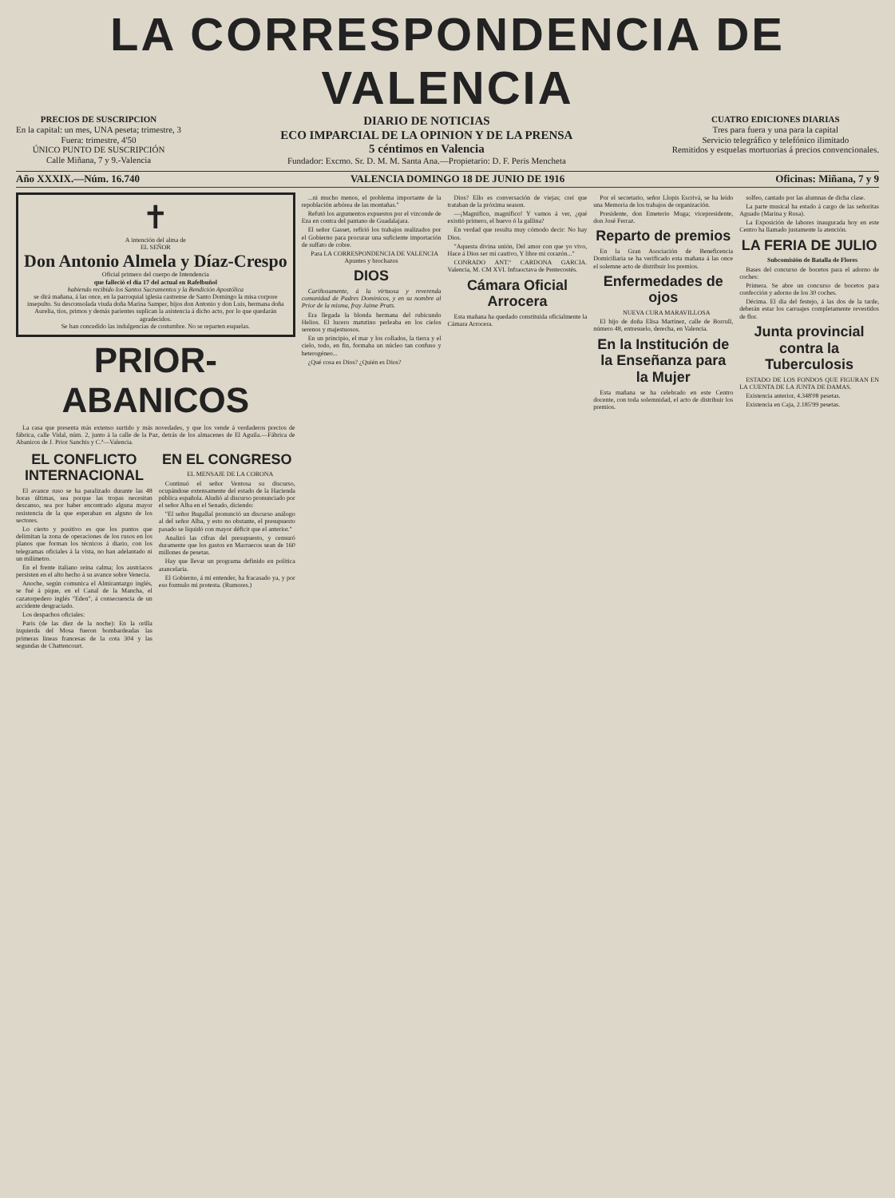LA CORRESPONDENCIA DE VALENCIA
PRECIOS DE SUSCRIPCION
En la capital: un mes, UNA peseta; trimestre, 3
Fuera: trimestre, 4'50
ÚNICO PUNTO DE SUSCRIPCIÓN
Calle Miñana, 7 y 9.-Valencia
DIARIO DE NOTICIAS
ECO IMPARCIAL DE LA OPINION Y DE LA PRENSA
5 céntimos en Valencia
Fundador: Excmo. Sr. D. M. M. Santa Ana.—Propietario: D. F. Peris Mencheta
CUATRO EDICIONES DIARIAS
Tres para fuera y una para la capital
Servicio telegráfico y telefónico ilimitado
Remitidos y esquelas mortuorias á precios convencionales.
Año XXXIX.—Núm. 16.740 VALENCIA DOMINGO 18 DE JUNIO DE 1916 Oficinas: Miñana, 7 y 9
✝
A intención del alma de
EL SEÑOR
Don Antonio Almela y Díaz-Crespo
Oficial primero del cuerpo de Intendencia
que falleció el día 17 del actual en Rafelbuñol
habiendo recibido los Santos Sacramentos y la Bendición Apostólica
se dirá mañana, á las once, en la parroquial iglesia castrense de Santo Domingo la misa corpore insepulto. Su desconsolada viuda doña Marina Samper, hijos don Antonio y don Luis, hermana doña Aurelia, tíos, primos y demás parientes suplican la asistencia á dicho acto, por lo que quedarán agradecidos.
Se han concedido las indulgencias de costumbre. No se reparten esquelas.
PRIOR-ABANICOS
La casa que presenta más extenso surtido y más novedades, y que los vende á verdaderos precios de fábrica, calle Vidal, núm. 2, junto á la calle de la Paz, detrás de los almacenes de El Aguila.—Fábrica de Abanicos de J. Prior Sanchis y C.ª—Valencia.
EL CONFLICTO INTERNACIONAL
El avance ruso se ha paralizado durante las 48 horas últimas, sea porque las tropas necesitan descanso, sea por haber encontrado alguna mayor resistencia de la que esperaban en alguno de los sectores.
Lo cierto y positivo es que los puntos que delimitan la zona de operaciones de los rusos en los planos que forman los técnicos á diario, con los telegramas oficiales á la vista, no han adelantado ni un milímetro.
En el frente italiano reina calma; los austriacos persisten en el alto hecho á su avance sobre Venecia.
Anoche, según comunica el Almirantazgo inglés, se fué á pique, en el Canal de la Mancha, el cazatorpedero inglés "Eden", á consecuencia de un accidente desgraciado.
Los despachos oficiales:
Paris (de las diez de la noche): En la orilla izquierda del Mosa fueron bombardeadas las primeras líneas francesas de la cota 304 y las segundas de Chattencourt.
EN EL CONGRESO
EL MENSAJE DE LA CORONA
Continuó el señor Ventosa su discurso, ocupándose extensamente del estado de la Hacienda pública española. Aludió al discurso pronunciado por el señor Alba en el Senado, diciendo:
"El señor Bugallal pronunció un discurso análogo al del señor Alba, y esto no obstante, el presupuesto pasado se liquidó con mayor déficit que el anterior."
Analizó las cifras del presupuesto, y censuró duramente que los gastos en Marruecos sean de 160 millones de pesetas.
Hay que llevar un programa definido en política arancelaria.
El Gobierno, á mi entender, ha fracasado ya, y por eso formulo mi protesta. (Rumores.)
...ni mucho menos, el problema importante de la repoblación arbórea de las montañas."
Refutó los argumentos expuestos por el vizconde de Eza en contra del pantano de Guadalajara.
El señor Gasset, refirió los trabajos realizados por el Gobierno para procurar una suficiente importación de sulfato de cobre.
Para LA CORRESPONDENCIA DE VALENCIA
Apuntes y brochazos
DIOS
Cariñosamente, á la virtuosa y reverenda comunidad de Padres Dominicos, y en su nombre al Prior de la misma, fray Jaime Prats.
Era llegada la blonda hermana del rubicundo Helios. El lucero matutino perleaba en los cielos serenos y majestuosos.
En un principio, el mar y los collados, la tierra y el cielo, todo, en fin, formaba un núcleo tan confuso y heterogéneo...
¿Qué cosa es Dios? ¿Quién es Dios?
Dios? Ello es conversación de viejas; creí que trataban de la próxima season.
—¡Magnífico, magnífico! Y vamos á ver, ¿qué existió primero, el huevo ó la gallina?
En verdad que resulta muy cómodo decir: No hay Dios.
"Aquesta divina unión, Del amor con que yo vivo, Hace á Dios ser mi cautivo, Y libre mi corazón..."
CONRADO ANT.º CARDONA GARCIA. Valencia, M. CM XVI. Infraoctava de Pentecostés.
Cámara Oficial Arrocera
Esta mañana ha quedado constituida oficialmente la Cámara Arrocera.
Por el secretario, señor Llopis Escrivá, se ha leído una Memoria de los trabajos de organización.
Presidente, don Emeterio Muga; vicepresidente, don José Ferraz.
Reparto de premios
En la Gran Asociación de Beneficencia Domiciliaria se ha verificado esta mañana á las once el solemne acto de distribuir los premios.
Enfermedades de ojos
NUEVA CURA MARAVILLOSA
El hijo de doña Elisa Martínez, calle de Borrull, número 48, entresuelo, derecha, en Valencia.
En la Institución de la Enseñanza para la Mujer
Esta mañana se ha celebrado en este Centro docente, con toda solemnidad, el acto de distribuir los premios.
solfeo, cantado por las alumnas de dicha clase.
La parte musical ha estado á cargo de las señoritas Aguado (Marina y Rosa).
La Exposición de labores inaugurada hoy en este Centro ha llamado justamente la atención.
LA FERIA DE JULIO
Subcomisión de Batalla de Flores
Bases del concurso de bocetos para el adorno de coches:
Primera. Se abre un concurso de bocetos para confección y adorno de los 30 coches.
Décima. El día del festejo, á las dos de la tarde, deberán estar los carruajes completamente revestidos de flor.
Junta provincial contra la Tuberculosis
ESTADO DE LOS FONDOS QUE FIGURAN EN LA CUENTA DE LA JUNTA DE DAMAS.
Existencia anterior, 4.348'08 pesetas.
Existencia en Caja, 2.185'99 pesetas.